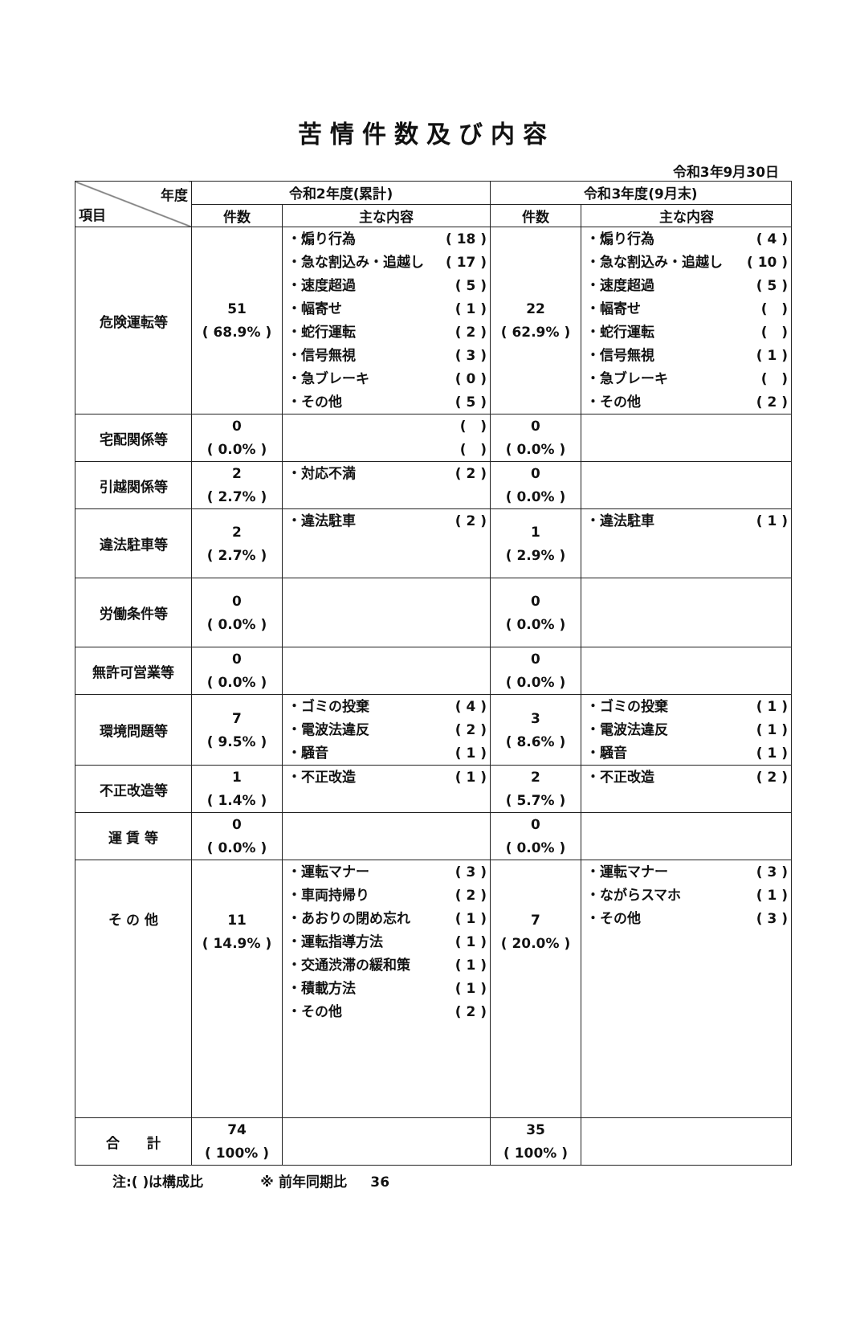苦情件数及び内容
令和3年9月30日
| 年度 項目 | 令和2年度(累計) | | 令和3年度(9月末) | |
| --- | --- | --- | --- | --- |
| | 件数 | 主な内容 | 件数 | 主な内容 |
| 危険運転等 | 51 ( 68.9% ) | ・煽り行為 ( 18 ) ・急な割込み・追越し ( 17 ) ・速度超過 ( 5 ) ・幅寄せ ( 1 ) ・蛇行運転 ( 2 ) ・信号無視 ( 3 ) ・急ブレーキ ( 0 ) ・その他 ( 5 ) | 22 ( 62.9% ) | ・煽り行為 ( 4 ) ・急な割込み・追越し ( 10 ) ・速度超過 ( 5 ) ・幅寄せ ( ) ・蛇行運転 ( ) ・信号無視 ( 1 ) ・急ブレーキ ( ) ・その他 ( 2 ) |
| 宅配関係等 | 0 ( 0.0% ) | ( ) ( ) | 0 ( 0.0% ) | |
| 引越関係等 | 2 ( 2.7% ) | ・対応不満 ( 2 ) | 0 ( 0.0% ) | |
| 違法駐車等 | 2 ( 2.7% ) | ・違法駐車 ( 2 ) | 1 ( 2.9% ) | ・違法駐車 ( 1 ) |
| 労働条件等 | 0 ( 0.0% ) | | 0 ( 0.0% ) | |
| 無許可営業等 | 0 ( 0.0% ) | | 0 ( 0.0% ) | |
| 環境問題等 | 7 ( 9.5% ) | ・ゴミの投棄 ( 4 ) ・電波法違反 ( 2 ) ・騒音 ( 1 ) | 3 ( 8.6% ) | ・ゴミの投棄 ( 1 ) ・電波法違反 ( 1 ) ・騒音 ( 1 ) |
| 不正改造等 | 1 ( 1.4% ) | ・不正改造 ( 1 ) | 2 ( 5.7% ) | ・不正改造 ( 2 ) |
| 運 賃 等 | 0 ( 0.0% ) | | 0 ( 0.0% ) | |
| そ の 他 | 11 ( 14.9% ) | ・運転マナー ( 3 ) ・車両持帰り ( 2 ) ・あおりの閉め忘れ ( 1 ) ・運転指導方法 ( 1 ) ・交通渋滞の緩和策 ( 1 ) ・積載方法 ( 1 ) ・その他 ( 2 ) | 7 ( 20.0% ) | ・運転マナー ( 3 ) ・ながらスマホ ( 1 ) ・その他 ( 3 ) |
| 合 計 | 74 ( 100% ) | | 35 ( 100% ) | |
注:( )は構成比 ※ 前年同期比 36